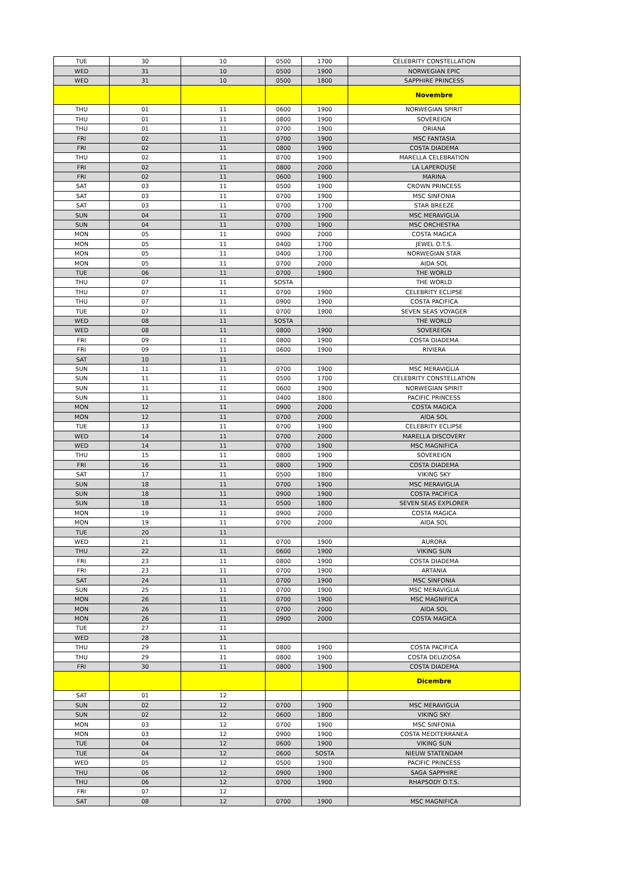| TUE | 30 | 10 | 0500 | 1700 | CELEBRITY CONSTELLATION |
| WED | 31 | 10 | 0500 | 1900 | NORWEGIAN EPIC |
| WED | 31 | 10 | 0500 | 1800 | SAPPHIRE PRINCESS |
| | | | | | Novembre |
| THU | 01 | 11 | 0600 | 1900 | NORWEGIAN SPIRIT |
| THU | 01 | 11 | 0800 | 1900 | SOVEREIGN |
| THU | 01 | 11 | 0700 | 1900 | ORIANA |
| FRI | 02 | 11 | 0700 | 1900 | MSC FANTASIA |
| FRI | 02 | 11 | 0800 | 1900 | COSTA DIADEMA |
| THU | 02 | 11 | 0700 | 1900 | MARELLA CELEBRATION |
| FRI | 02 | 11 | 0800 | 2000 | LA LAPEROUSE |
| FRI | 02 | 11 | 0600 | 1900 | MARINA |
| SAT | 03 | 11 | 0500 | 1900 | CROWN PRINCESS |
| SAT | 03 | 11 | 0700 | 1900 | MSC SINFONIA |
| SAT | 03 | 11 | 0700 | 1700 | STAR BREEZE |
| SUN | 04 | 11 | 0700 | 1900 | MSC MERAVIGLIA |
| SUN | 04 | 11 | 0700 | 1900 | MSC ORCHESTRA |
| MON | 05 | 11 | 0900 | 2000 | COSTA MAGICA |
| MON | 05 | 11 | 0400 | 1700 | JEWEL O.T.S. |
| MON | 05 | 11 | 0400 | 1700 | NORWEGIAN STAR |
| MON | 05 | 11 | 0700 | 2000 | AIDA SOL |
| TUE | 06 | 11 | 0700 | 1900 | THE WORLD |
| THU | 07 | 11 | SOSTA | | THE WORLD |
| THU | 07 | 11 | 0700 | 1900 | CELEBRITY ECLIPSE |
| THU | 07 | 11 | 0900 | 1900 | COSTA PACIFICA |
| TUE | 07 | 11 | 0700 | 1900 | SEVEN SEAS VOYAGER |
| WED | 08 | 11 | SOSTA | | THE WORLD |
| WED | 08 | 11 | 0800 | 1900 | SOVEREIGN |
| FRI | 09 | 11 | 0800 | 1900 | COSTA DIADEMA |
| FRI | 09 | 11 | 0600 | 1900 | RIVIERA |
| SAT | 10 | 11 | | | |
| SUN | 11 | 11 | 0700 | 1900 | MSC MERAVIGLIA |
| SUN | 11 | 11 | 0500 | 1700 | CELEBRITY CONSTELLATION |
| SUN | 11 | 11 | 0600 | 1900 | NORWEGIAN SPIRIT |
| SUN | 11 | 11 | 0400 | 1800 | PACIFIC PRINCESS |
| MON | 12 | 11 | 0900 | 2000 | COSTA MAGICA |
| MON | 12 | 11 | 0700 | 2000 | AIDA SOL |
| TUE | 13 | 11 | 0700 | 1900 | CELEBRITY ECLIPSE |
| WED | 14 | 11 | 0700 | 2000 | MARELLA DISCOVERY |
| WED | 14 | 11 | 0700 | 1900 | MSC MAGNIFICA |
| THU | 15 | 11 | 0800 | 1900 | SOVEREIGN |
| FRI | 16 | 11 | 0800 | 1900 | COSTA DIADEMA |
| SAT | 17 | 11 | 0500 | 1800 | VIKING SKY |
| SUN | 18 | 11 | 0700 | 1900 | MSC MERAVIGLIA |
| SUN | 18 | 11 | 0900 | 1900 | COSTA PACIFICA |
| SUN | 18 | 11 | 0500 | 1800 | SEVEN SEAS EXPLORER |
| MON | 19 | 11 | 0900 | 2000 | COSTA MAGICA |
| MON | 19 | 11 | 0700 | 2000 | AIDA SOL |
| TUE | 20 | 11 | | | |
| WED | 21 | 11 | 0700 | 1900 | AURORA |
| THU | 22 | 11 | 0600 | 1900 | VIKING SUN |
| FRI | 23 | 11 | 0800 | 1900 | COSTA DIADEMA |
| FRI | 23 | 11 | 0700 | 1900 | ARTANIA |
| SAT | 24 | 11 | 0700 | 1900 | MSC SINFONIA |
| SUN | 25 | 11 | 0700 | 1900 | MSC MERAVIGLIA |
| MON | 26 | 11 | 0700 | 1900 | MSC MAGNIFICA |
| MON | 26 | 11 | 0700 | 2000 | AIDA SOL |
| MON | 26 | 11 | 0900 | 2000 | COSTA MAGICA |
| TUE | 27 | 11 | | | |
| WED | 28 | 11 | | | |
| THU | 29 | 11 | 0800 | 1900 | COSTA PACIFICA |
| THU | 29 | 11 | 0800 | 1900 | COSTA DELIZIOSA |
| FRI | 30 | 11 | 0800 | 1900 | COSTA DIADEMA |
| | | | | | Dicembre |
| SAT | 01 | 12 | | | |
| SUN | 02 | 12 | 0700 | 1900 | MSC MERAVIGLIA |
| SUN | 02 | 12 | 0600 | 1800 | VIKING SKY |
| MON | 03 | 12 | 0700 | 1900 | MSC SINFONIA |
| MON | 03 | 12 | 0900 | 1900 | COSTA MEDITERRANEA |
| TUE | 04 | 12 | 0600 | 1900 | VIKING SUN |
| TUE | 04 | 12 | 0600 | SOSTA | NIEUW STATENDAM |
| WED | 05 | 12 | 0500 | 1900 | PACIFIC PRINCESS |
| THU | 06 | 12 | 0900 | 1900 | SAGA SAPPHIRE |
| THU | 06 | 12 | 0700 | 1900 | RHAPSODY O.T.S. |
| FRI | 07 | 12 | | | |
| SAT | 08 | 12 | 0700 | 1900 | MSC MAGNIFICA |